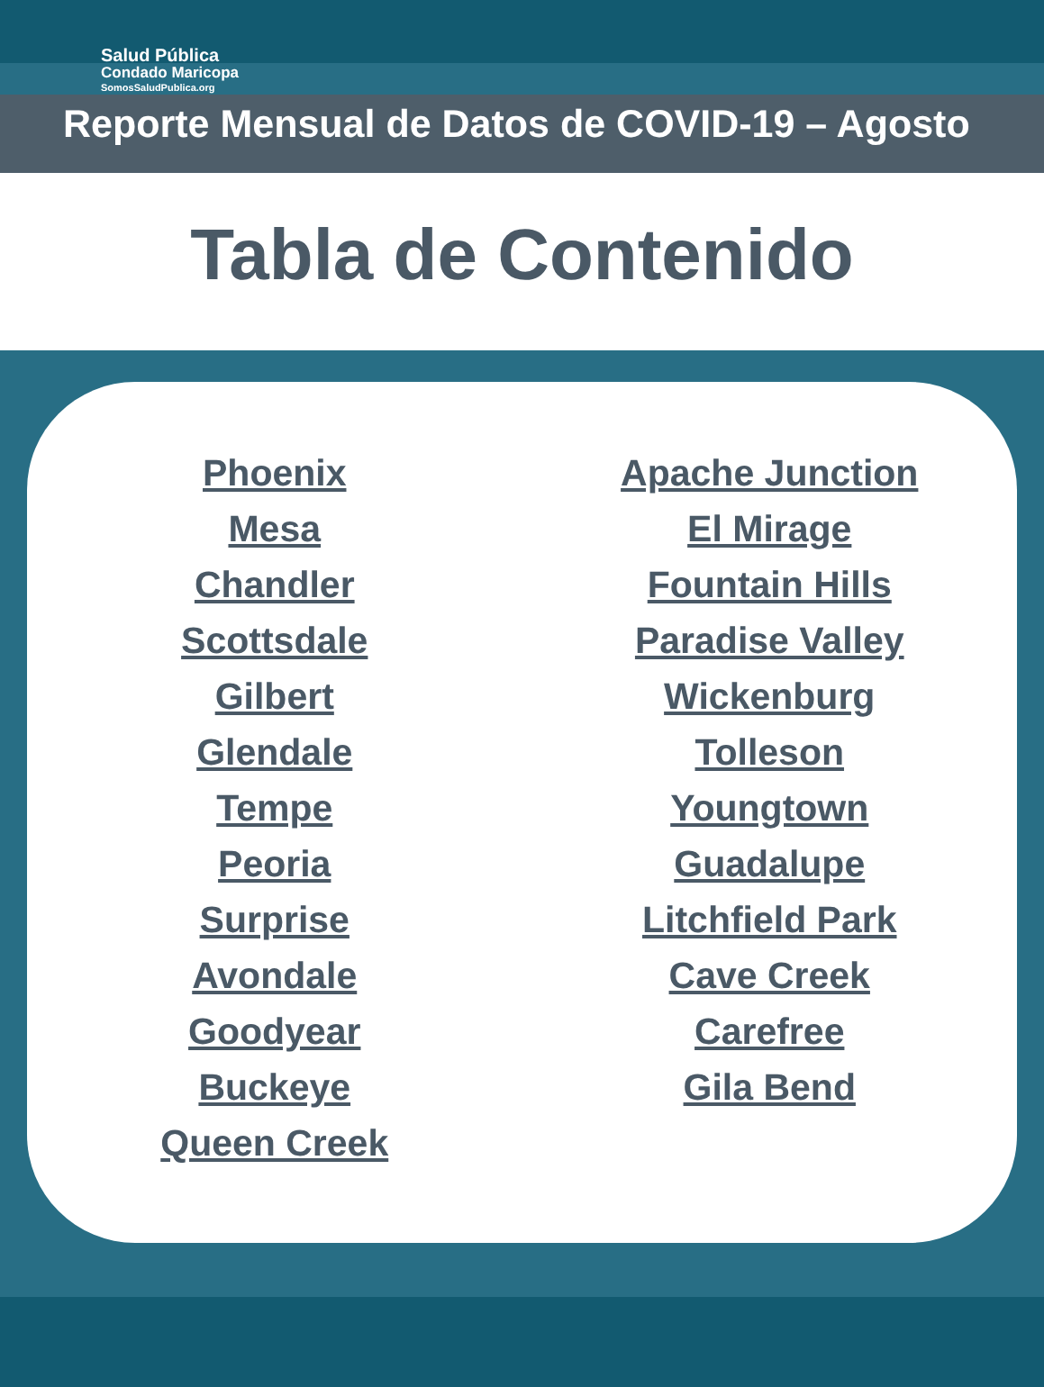Salud Pública
Condado Maricopa
SomosSaludPublica.org
Reporte Mensual de Datos de COVID-19 – Agosto
Tabla de Contenido
Phoenix
Mesa
Chandler
Scottsdale
Gilbert
Glendale
Tempe
Peoria
Surprise
Avondale
Goodyear
Buckeye
Queen Creek
Apache Junction
El Mirage
Fountain Hills
Paradise Valley
Wickenburg
Tolleson
Youngtown
Guadalupe
Litchfield Park
Cave Creek
Carefree
Gila Bend